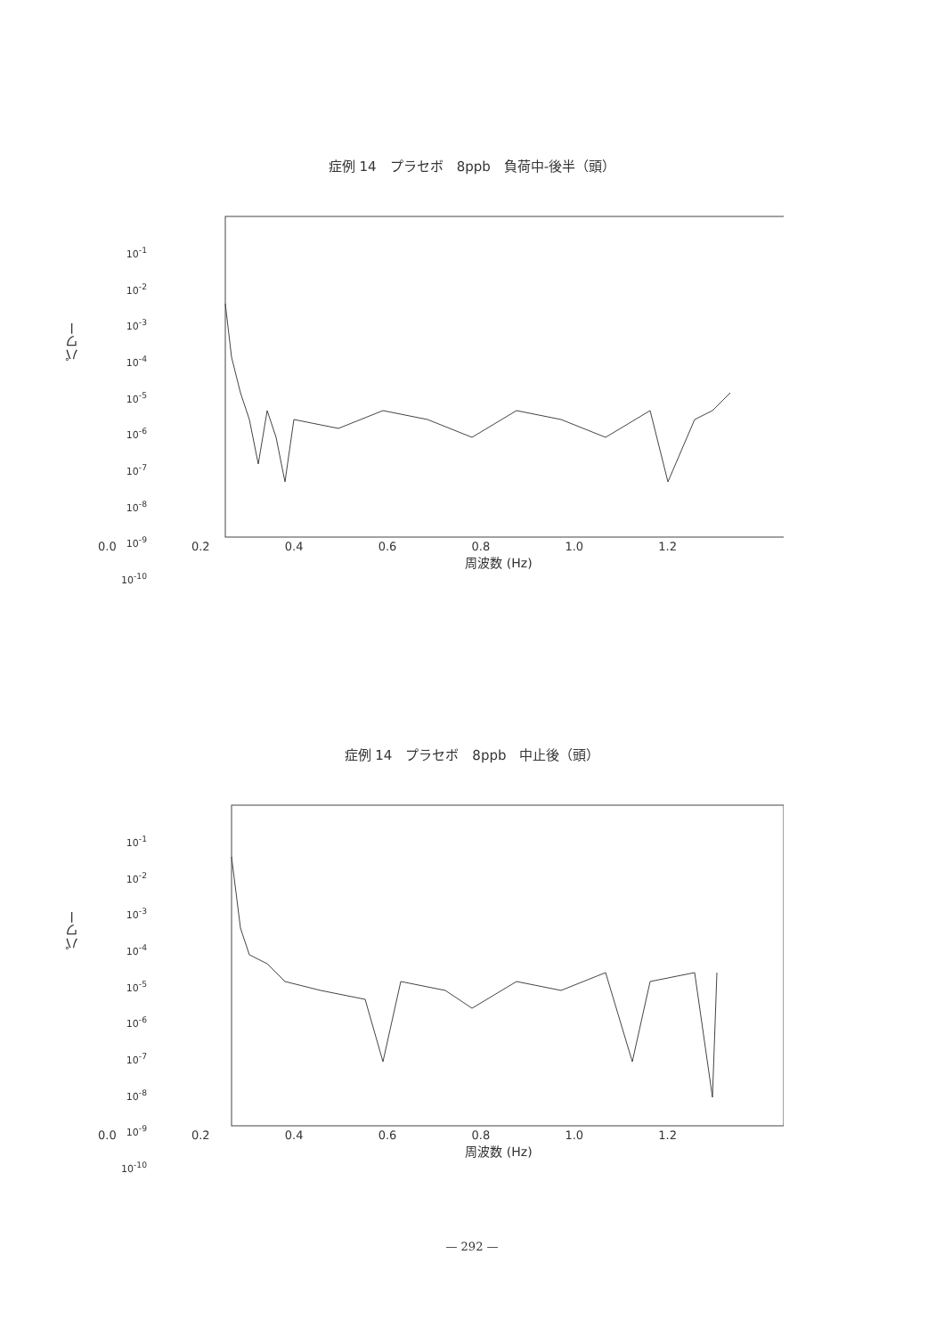症例 14　プラセボ　8ppb　負荷中-後半（頭）
パワー
10<sup>-1</sup>
10<sup>-2</sup>
10<sup>-3</sup>
10<sup>-4</sup>
10<sup>-5</sup>
10<sup>-6</sup>
10<sup>-7</sup>
10<sup>-8</sup>
10<sup>-9</sup>
10<sup>-10</sup>
0.0 0.2 0.4 0.6 0.8 1.0 1.2
周波数 (Hz)
症例 14　プラセボ　8ppb　中止後（頭）
パワー
10<sup>-1</sup>
10<sup>-2</sup>
10<sup>-3</sup>
10<sup>-4</sup>
10<sup>-5</sup>
10<sup>-6</sup>
10<sup>-7</sup>
10<sup>-8</sup>
10<sup>-9</sup>
10<sup>-10</sup>
0.0 0.2 0.4 0.6 0.8 1.0 1.2
周波数 (Hz)
— 292 —